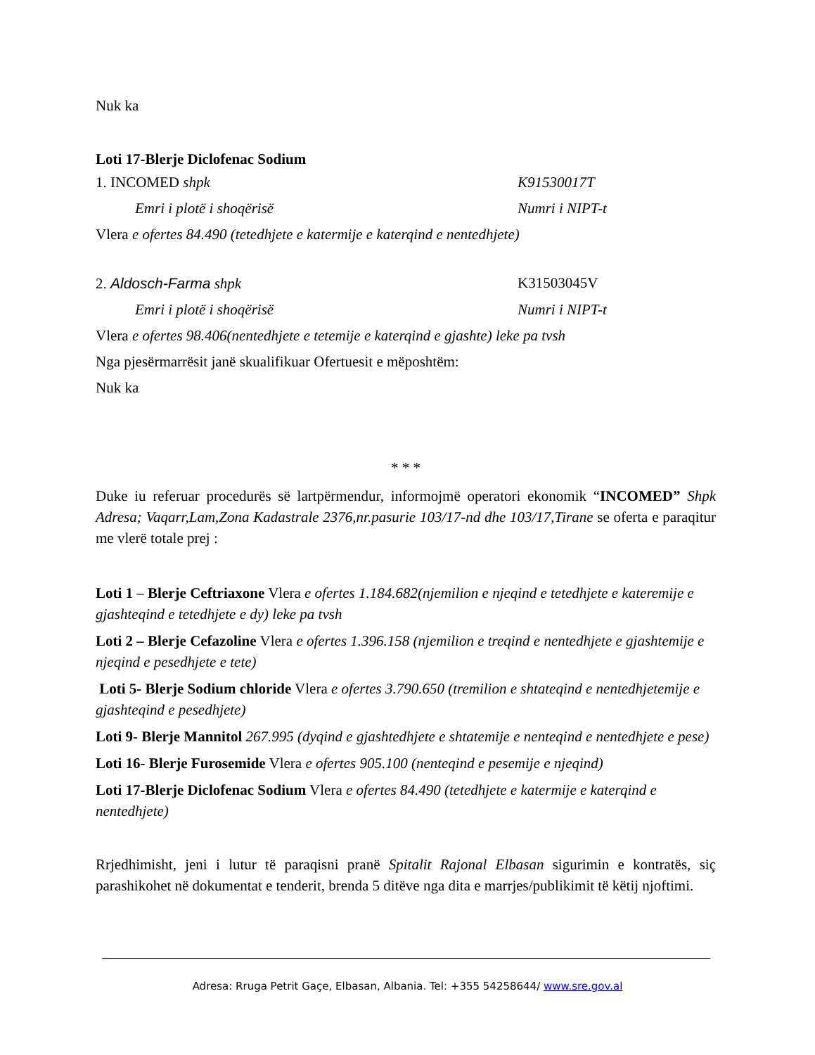Nuk ka
Loti 17-Blerje Diclofenac Sodium
1. INCOMED shpk K91530017T
Emri i plotë i shoqërisë Numri i NIPT-t
Vlera e ofertes 84.490 (tetedhjete e katermije e katerqind e nentedhjete)
2. Aldosch-Farma shpk K31503045V
Emri i plotë i shoqërisë Numri i NIPT-t
Vlera e ofertes 98.406(nentedhjete e tetemije e katerqind e gjashte) leke pa tvsh
Nga pjesërmarrësit janë skualifikuar Ofertuesit e mëposhtëm:
Nuk ka
* * *
Duke iu referuar procedurës së lartpërmendur, informojmë operatori ekonomik “INCOMED” Shpk Adresa; Vaqarr,Lam,Zona Kadastrale 2376,nr.pasurie 103/17-nd dhe 103/17,Tirane se oferta e paraqitur me vlerë totale prej :
Loti 1 – Blerje Ceftriaxone Vlera e ofertes 1.184.682(njemilion e njeqind e tetedhjete e kateremije e gjashteqind e tetedhjete e dy) leke pa tvsh
Loti 2 – Blerje Cefazoline Vlera e ofertes 1.396.158 (njemilion e treqind e nentedhjete e gjashtemije e njeqind e pesedhjete e tete)
Loti 5- Blerje Sodium chloride Vlera e ofertes 3.790.650 (tremilion e shtateqind e nentedhjetemije e gjashteqind e pesedhjete)
Loti 9- Blerje Mannitol 267.995 (dyqind e gjashtedhjete e shtatemije e nenteqind e nentedhjete e pese)
Loti 16- Blerje Furosemide Vlera e ofertes 905.100 (nenteqind e pesemije e njeqind)
Loti 17-Blerje Diclofenac Sodium Vlera e ofertes 84.490 (tetedhjete e katermije e katerqind e nentedhjete)
Rrjedhimisht, jeni i lutur të paraqisni pranë Spitalit Rajonal Elbasan sigurimin e kontratës, siç parashikohet në dokumentat e tenderit, brenda 5 ditëve nga dita e marrjes/publikimit të këtij njoftimi.
Adresa: Rruga Petrit Gaçe, Elbasan, Albania. Tel: +355 54258644/ www.sre.gov.al